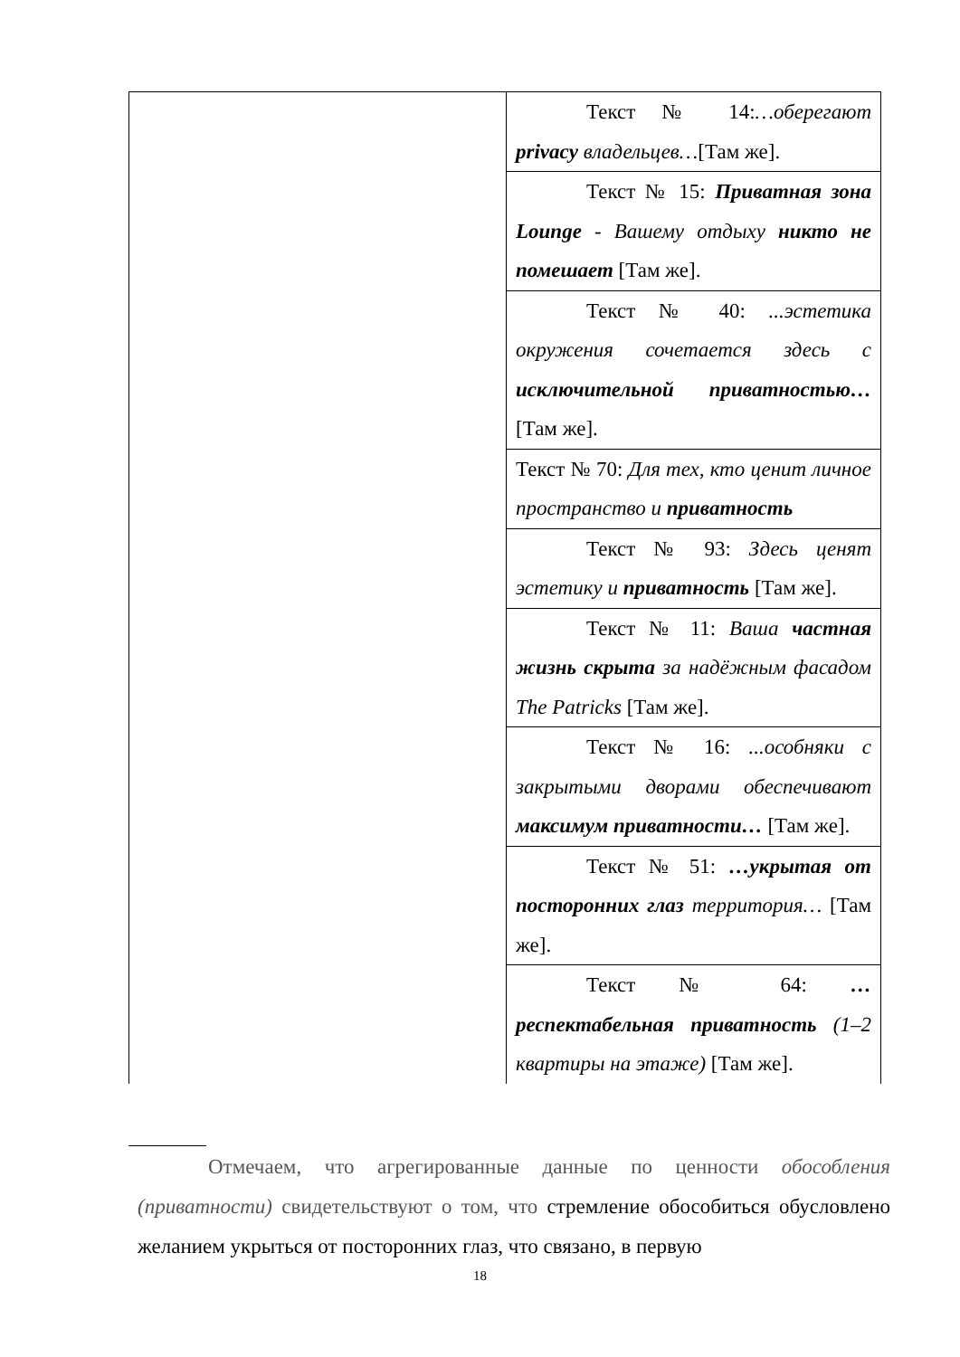| | Текст № 14: …оберегают privacy владельцев… [Там же]. |
| | Текст № 15: Приватная зона Lounge - Вашему отдыху никто не помешает [Там же]. |
| | Текст № 40: ...эстетика окружения сочетается здесь с исключительной приватностью… [Там же]. |
| | Текст № 70: Для тех, кто ценит личное пространство и приватность |
| | Текст № 93: Здесь ценят эстетику и приватность [Там же]. |
| | Текст № 11: Ваша частная жизнь скрыта за надёжным фасадом The Patricks [Там же]. |
| | Текст № 16: ...особняки с закрытыми дворами обеспечивают максимум приватности… [Там же]. |
| | Текст № 51: …укрытая от посторонних глаз территория… [Там же]. |
| | Текст № 64: …респектабельная приватность (1–2 квартиры на этаже) [Там же]. |
Отмечаем, что агрегированные данные по ценности обособления (приватности) свидетельствуют о том, что стремление обособиться обусловлено желанием укрыться от посторонних глаз, что связано, в первую
18